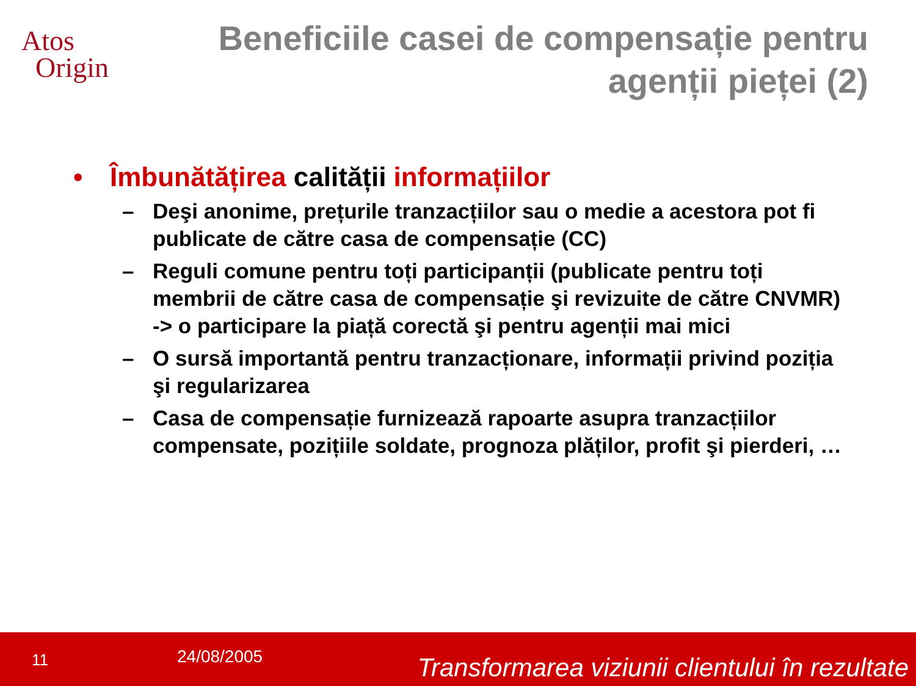Atos
Origin
Beneficiile casei de compensație pentru agenții pieței (2)
• Îmbunătățirea calității informațiilor
– Deşi anonime, prețurile tranzacțiilor sau o medie a acestora pot fi publicate de către casa de compensație (CC)
– Reguli comune pentru toți participanții (publicate pentru toți membrii de către casa de compensație şi revizuite de către CNVMR) -> o participare la piață corectă şi pentru agenții mai mici
– O sursă importantă pentru tranzacționare, informații privind poziția şi regularizarea
– Casa de compensație furnizează rapoarte asupra tranzacțiilor compensate, pozițiile soldate, prognoza plăților, profit şi pierderi, …
11 24/08/2005 Transformarea viziunii clientului în rezultate